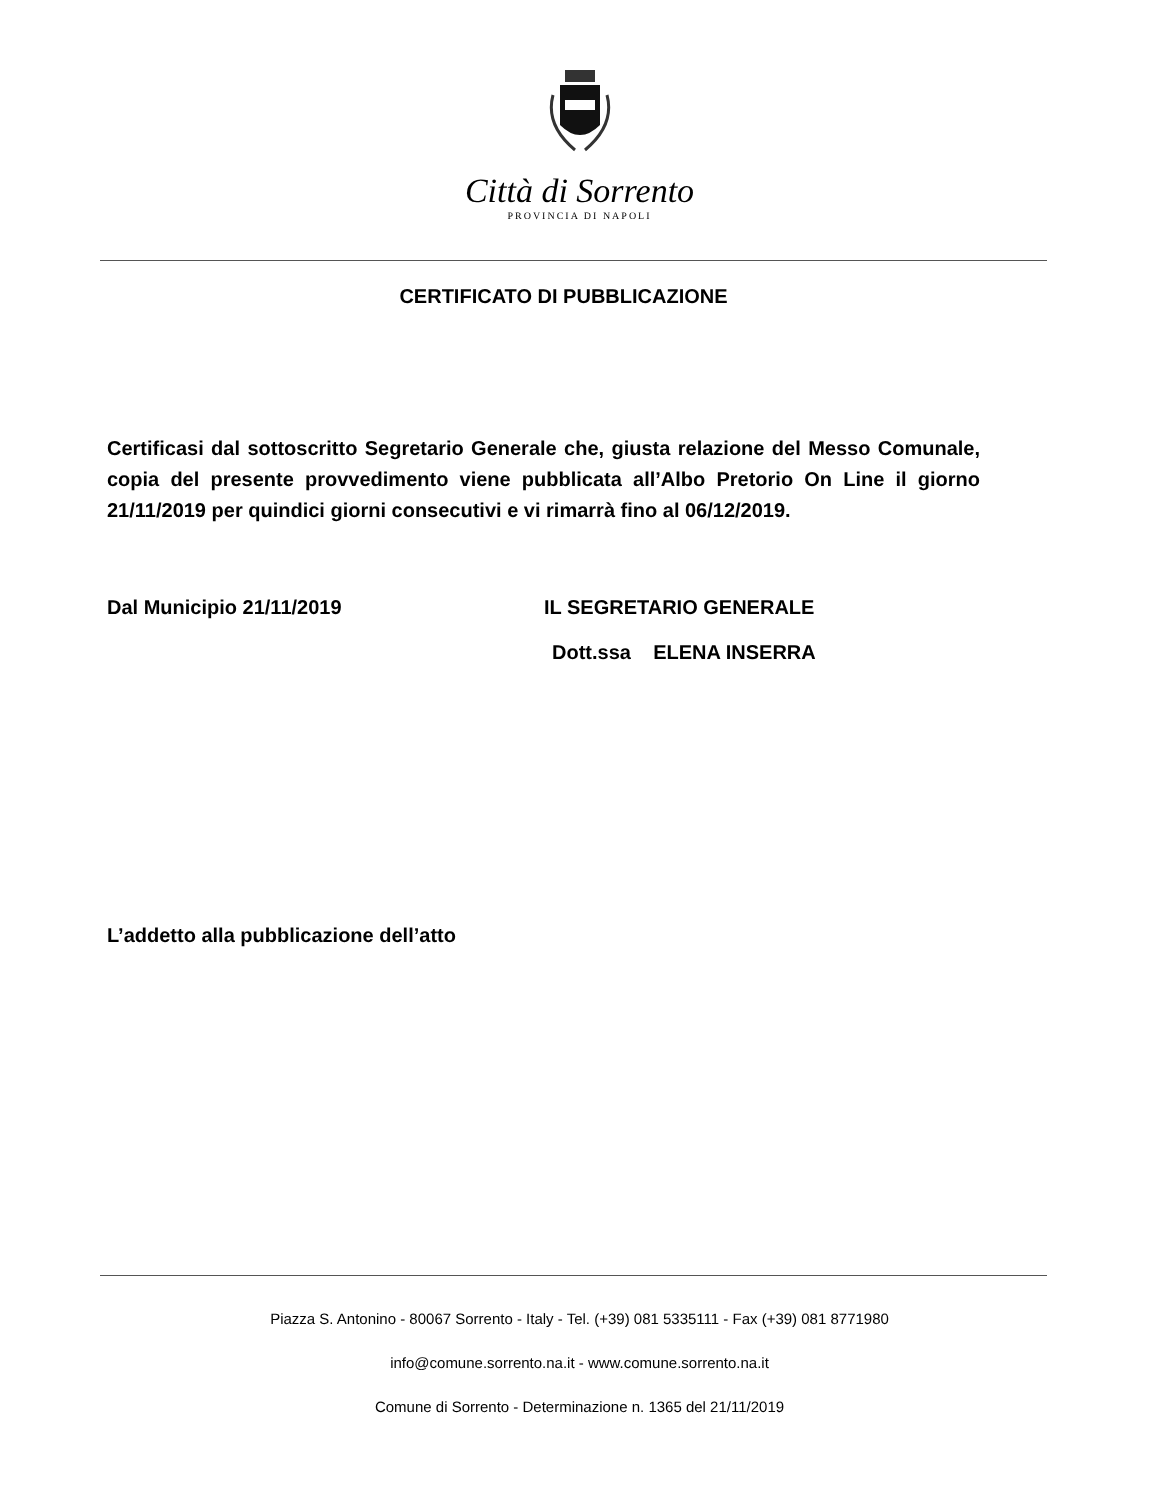Città di Sorrento
PROVINCIA DI NAPOLI
CERTIFICATO DI PUBBLICAZIONE
Certificasi dal sottoscritto Segretario Generale che, giusta relazione del Messo Comunale, copia del presente provvedimento viene pubblicata all’Albo Pretorio On Line il giorno 21/11/2019 per quindici giorni consecutivi e vi rimarrà fino al 06/12/2019.
Dal Municipio 21/11/2019 IL SEGRETARIO GENERALE
Dott.ssa ELENA INSERRA
L’addetto alla pubblicazione dell’atto
Piazza S. Antonino - 80067 Sorrento - Italy - Tel. (+39) 081 5335111 - Fax (+39) 081 8771980
info@comune.sorrento.na.it - www.comune.sorrento.na.it
Comune di Sorrento - Determinazione n. 1365 del 21/11/2019